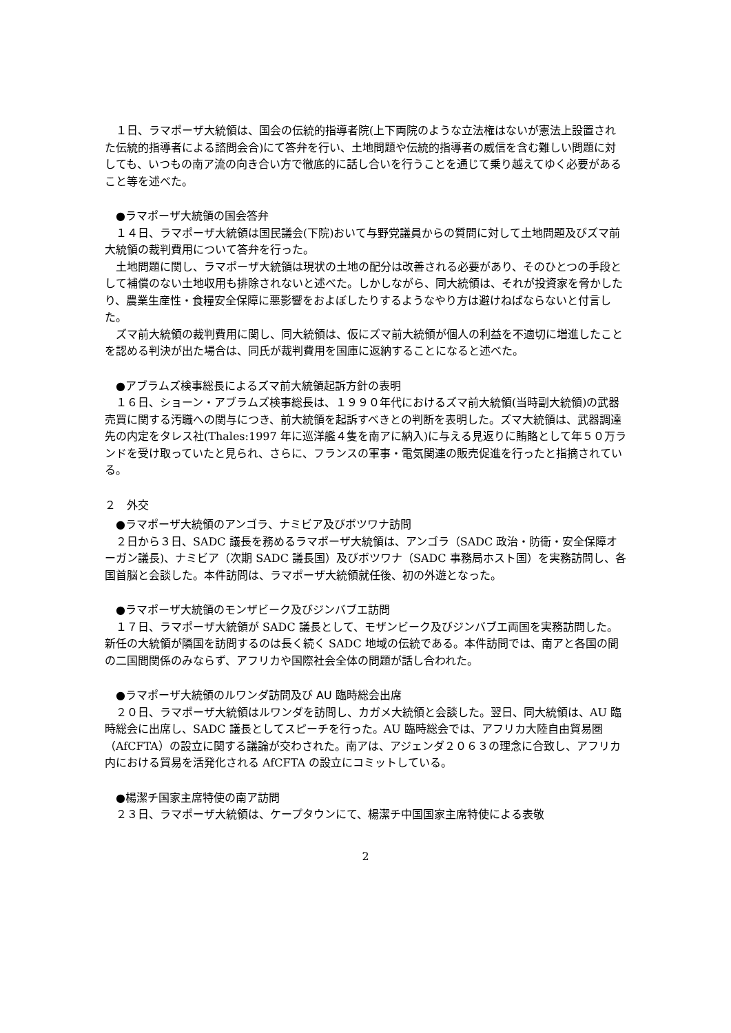１日、ラマポーザ大統領は、国会の伝統的指導者院(上下両院のような立法権はないが憲法上設置された伝統的指導者による諮問会合)にて答弁を行い、土地問題や伝統的指導者の威信を含む難しい問題に対しても、いつもの南ア流の向き合い方で徹底的に話し合いを行うことを通じて乗り越えてゆく必要があること等を述べた。
●ラマポーザ大統領の国会答弁
１４日、ラマポーザ大統領は国民議会(下院)おいて与野党議員からの質問に対して土地問題及びズマ前大統領の裁判費用について答弁を行った。
土地問題に関し、ラマポーザ大統領は現状の土地の配分は改善される必要があり、そのひとつの手段として補償のない土地収用も排除されないと述べた。しかしながら、同大統領は、それが投資家を脅かしたり、農業生産性・食糧安全保障に悪影響をおよぼしたりするようなやり方は避けねばならないと付言した。
ズマ前大統領の裁判費用に関し、同大統領は、仮にズマ前大統領が個人の利益を不適切に増進したことを認める判決が出た場合は、同氏が裁判費用を国庫に返納することになると述べた。
●アブラムズ検事総長によるズマ前大統領起訴方針の表明
１６日、ショーン・アブラムズ検事総長は、１９９０年代におけるズマ前大統領(当時副大統領)の武器売買に関する汚職への関与につき、前大統領を起訴すべきとの判断を表明した。ズマ大統領は、武器調達先の内定をタレス社(Thales:1997 年に巡洋艦４隻を南アに納入)に与える見返りに賄賂として年５０万ランドを受け取っていたと見られ、さらに、フランスの軍事・電気関連の販売促進を行ったと指摘されている。
２　外交
●ラマポーザ大統領のアンゴラ、ナミビア及びボツワナ訪問
２日から３日、SADC 議長を務めるラマポーザ大統領は、アンゴラ（SADC 政治・防衛・安全保障オーガン議長)、ナミビア（次期 SADC 議長国）及びボツワナ（SADC 事務局ホスト国）を実務訪問し、各国首脳と会談した。本件訪問は、ラマポーザ大統領就任後、初の外遊となった。
●ラマポーザ大統領のモンザビーク及びジンバブエ訪問
１７日、ラマポーザ大統領が SADC 議長として、モザンビーク及びジンバブエ両国を実務訪問した。新任の大統領が隣国を訪問するのは長く続く SADC 地域の伝統である。本件訪問では、南アと各国の間の二国間関係のみならず、アフリカや国際社会全体の問題が話し合われた。
●ラマポーザ大統領のルワンダ訪問及び AU 臨時総会出席
２０日、ラマポーザ大統領はルワンダを訪問し、カガメ大統領と会談した。翌日、同大統領は、AU 臨時総会に出席し、SADC 議長としてスピーチを行った。AU 臨時総会では、アフリカ大陸自由貿易圏（AfCFTA）の設立に関する議論が交わされた。南アは、アジェンダ２０６３の理念に合致し、アフリカ内における貿易を活発化される AfCFTA の設立にコミットしている。
●楊潔チ国家主席特使の南ア訪問
２３日、ラマポーザ大統領は、ケープタウンにて、楊潔チ中国国家主席特使による表敬
2